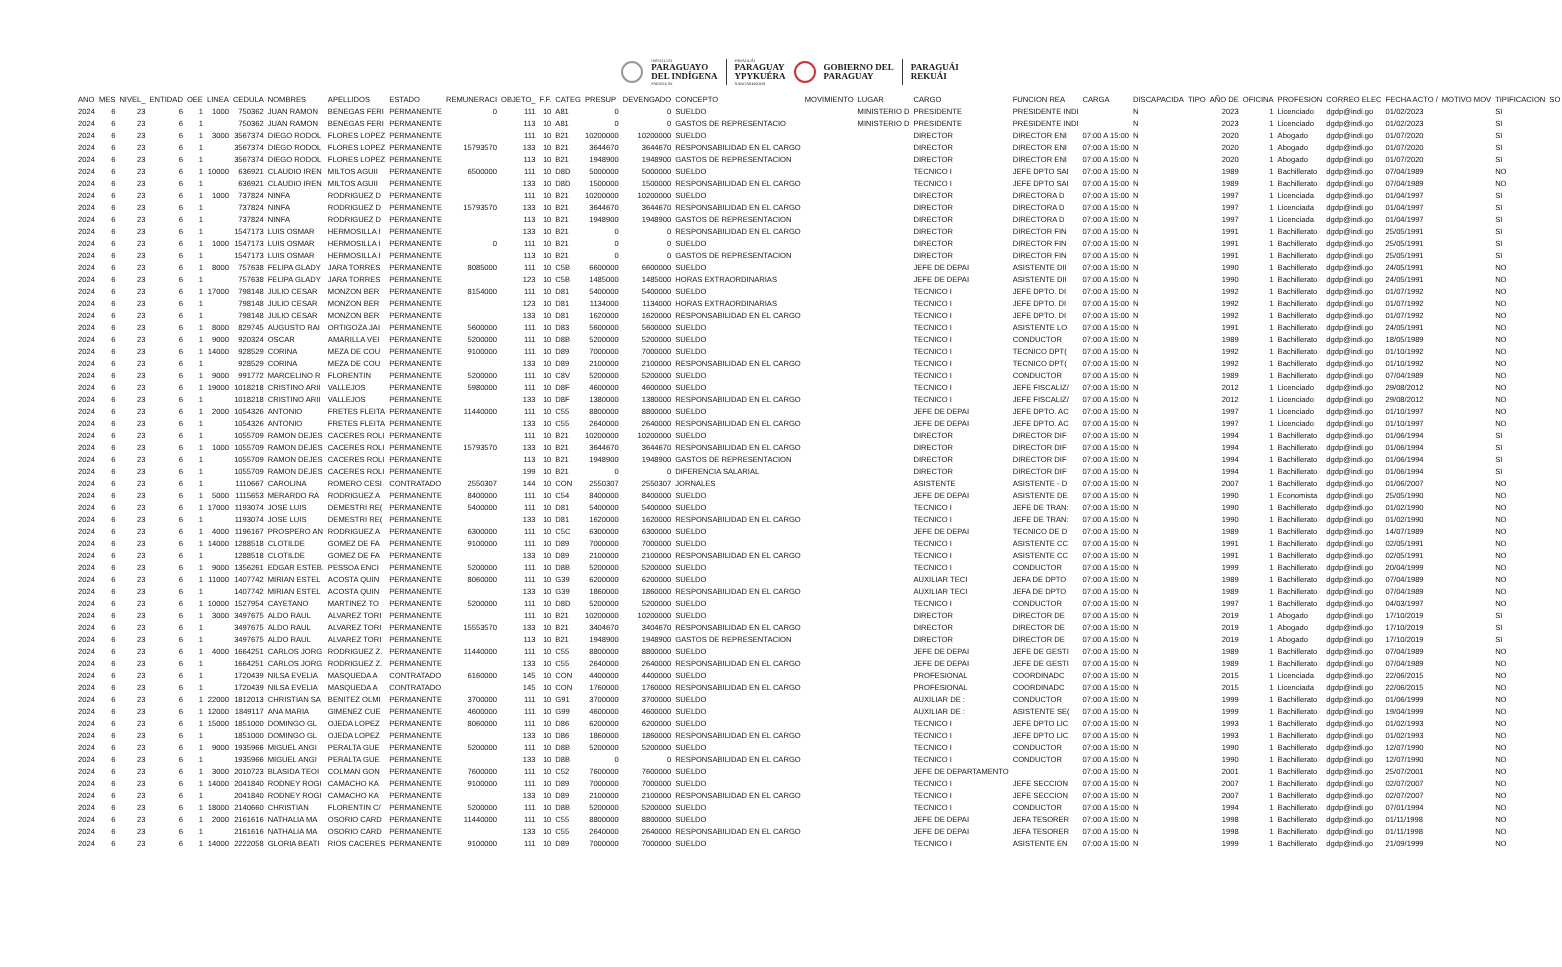INSTITUTO
PARAGUAYO
DEL INDÍGENA
PARAGUAY
PARAGUÁI
PARAGUAY
YPYKUÉRA
ÑANGAREKOHA
GOBIERNO DEL
PARAGUAY
PARAGUÁI
REKUÁI
| ANO | MES | NIVEL_ | ENTIDAD | OEE | LINEA | CEDULA | NOMBRES | APELLIDOS | ESTADO | REMUNERACI | OBJETO_ | F.F. | CATEG | PRESUP | DEVENGADO | CONCEPTO | MOVIMIENTO | LUGAR | CARGO | FUNCION REA | CARGA | DISCAPACIDA | TIPO | AÑO DE | OFICINA | PROFESION | CORREO ELEC | FECHA ACTO / | MOTIVO MOV | TIPIFICACION | SO |
| --- | --- | --- | --- | --- | --- | --- | --- | --- | --- | --- | --- | --- | --- | --- | --- | --- | --- | --- | --- | --- | --- | --- | --- | --- | --- | --- | --- | --- | --- | --- | --- |
| 2024 | 6 | 23 | 6 | 1 | 1000 | 750362 | JUAN RAMON | BENEGAS FERI | PERMANENTE | 0 | 111 | 10 | A81 | 0 | 0 | SUELDO | | MINISTERIO D | PRESIDENTE | PRESIDENTE INDI | | N | | 2023 | 1 | Licenciado | dgdp@indi.go | 01/02/2023 | | SI | |
| 2024 | 6 | 23 | 6 | 1 | | 750362 | JUAN RAMON | BENEGAS FERI | PERMANENTE | | 113 | 10 | A81 | 0 | 0 | GASTOS DE REPRESENTACIO | | MINISTERIO D | PRESIDENTE | PRESIDENTE INDI | | N | | 2023 | 1 | Licenciado | dgdp@indi.go | 01/02/2023 | | SI | |
| 2024 | 6 | 23 | 6 | 1 | 3000 | 3567374 | DIEGO RODOL | FLORES LOPEZ | PERMANENTE | | 111 | 10 | B21 | 10200000 | 10200000 | SUELDO | | | DIRECTOR | DIRECTOR ENI | 07:00 A 15:00 | N | | 2020 | 1 | Abogado | dgdp@indi.go | 01/07/2020 | | SI | |
| 2024 | 6 | 23 | 6 | 1 | | 3567374 | DIEGO RODOL | FLORES LOPEZ | PERMANENTE | 15793570 | 133 | 10 | B21 | 3644670 | 3644670 | RESPONSABILIDAD EN EL CARGO | | | DIRECTOR | DIRECTOR ENI | 07:00 A 15:00 | N | | 2020 | 1 | Abogado | dgdp@indi.go | 01/07/2020 | | SI | |
| 2024 | 6 | 23 | 6 | 1 | | 3567374 | DIEGO RODOL | FLORES LOPEZ | PERMANENTE | | 113 | 10 | B21 | 1948900 | 1948900 | GASTOS DE REPRESENTACION | | | DIRECTOR | DIRECTOR ENI | 07:00 A 15:00 | N | | 2020 | 1 | Abogado | dgdp@indi.go | 01/07/2020 | | SI | |
| 2024 | 6 | 23 | 6 | 1 | 10000 | 636921 | CLAUDIO IREN | MILTOS AGUII | PERMANENTE | 6500000 | 111 | 10 | D8D | 5000000 | 5000000 | SUELDO | | | TECNICO I | JEFE DPTO SAI | 07:00 A 15:00 | N | | 1989 | 1 | Bachillerato | dgdp@indi.go | 07/04/1989 | | NO | |
| 2024 | 6 | 23 | 6 | 1 | | 636921 | CLAUDIO IREN | MILTOS AGUII | PERMANENTE | | 133 | 10 | D8D | 1500000 | 1500000 | RESPONSABILIDAD EN EL CARGO | | | TECNICO I | JEFE DPTO SAI | 07:00 A 15:00 | N | | 1989 | 1 | Bachillerato | dgdp@indi.go | 07/04/1989 | | NO | |
| 2024 | 6 | 23 | 6 | 1 | 1000 | 737824 | NINFA | RODRIGUEZ D | PERMANENTE | | 111 | 10 | B21 | 10200000 | 10200000 | SUELDO | | | DIRECTOR | DIRECTORA D | 07:00 A 15:00 | N | | 1997 | 1 | Licenciada | dgdp@indi.go | 01/04/1997 | | SI | |
| 2024 | 6 | 23 | 6 | 1 | | 737824 | NINFA | RODRIGUEZ D | PERMANENTE | 15793570 | 133 | 10 | B21 | 3644670 | 3644670 | RESPONSABILIDAD EN EL CARGO | | | DIRECTOR | DIRECTORA D | 07:00 A 15:00 | N | | 1997 | 1 | Licenciada | dgdp@indi.go | 01/04/1997 | | SI | |
| 2024 | 6 | 23 | 6 | 1 | | 737824 | NINFA | RODRIGUEZ D | PERMANENTE | | 113 | 10 | B21 | 1948900 | 1948900 | GASTOS DE REPRESENTACION | | | DIRECTOR | DIRECTORA D | 07:00 A 15:00 | N | | 1997 | 1 | Licenciada | dgdp@indi.go | 01/04/1997 | | SI | |
| 2024 | 6 | 23 | 6 | 1 | | 1547173 | LUIS OSMAR | HERMOSILLA I | PERMANENTE | | 133 | 10 | B21 | 0 | 0 | RESPONSABILIDAD EN EL CARGO | | | DIRECTOR | DIRECTOR FIN | 07:00 A 15:00 | N | | 1991 | 1 | Bachillerato | dgdp@indi.go | 25/05/1991 | | SI | |
| 2024 | 6 | 23 | 6 | 1 | 1000 | 1547173 | LUIS OSMAR | HERMOSILLA I | PERMANENTE | 0 | 111 | 10 | B21 | 0 | 0 | SUELDO | | | DIRECTOR | DIRECTOR FIN | 07:00 A 15:00 | N | | 1991 | 1 | Bachillerato | dgdp@indi.go | 25/05/1991 | | SI | |
| 2024 | 6 | 23 | 6 | 1 | | 1547173 | LUIS OSMAR | HERMOSILLA I | PERMANENTE | | 113 | 10 | B21 | 0 | 0 | GASTOS DE REPRESENTACION | | | DIRECTOR | DIRECTOR FIN | 07:00 A 15:00 | N | | 1991 | 1 | Bachillerato | dgdp@indi.go | 25/05/1991 | | SI | |
| 2024 | 6 | 23 | 6 | 1 | 8000 | 757638 | FELIPA GLADY | JARA TORRES | PERMANENTE | 8085000 | 111 | 10 | C5B | 6600000 | 6600000 | SUELDO | | | JEFE DE DEPAI | ASISTENTE DII | 07:00 A 15:00 | N | | 1990 | 1 | Bachillerato | dgdp@indi.go | 24/05/1991 | | NO | |
| 2024 | 6 | 23 | 6 | 1 | | 757638 | FELIPA GLADY | JARA TORRES | PERMANENTE | | 123 | 10 | C5B | 1485000 | 1485000 | HORAS EXTRAORDINARIAS | | | JEFE DE DEPAI | ASISTENTE DII | 07:00 A 15:00 | N | | 1990 | 1 | Bachillerato | dgdp@indi.go | 24/05/1991 | | NO | |
| 2024 | 6 | 23 | 6 | 1 | 17000 | 798148 | JULIO CESAR | MONZON BER | PERMANENTE | 8154000 | 111 | 10 | D81 | 5400000 | 5400000 | SUELDO | | | TECNICO I | JEFE DPTO. DI | 07:00 A 15:00 | N | | 1992 | 1 | Bachillerato | dgdp@indi.go | 01/07/1992 | | NO | |
| 2024 | 6 | 23 | 6 | 1 | | 798148 | JULIO CESAR | MONZON BER | PERMANENTE | | 123 | 10 | D81 | 1134000 | 1134000 | HORAS EXTRAORDINARIAS | | | TECNICO I | JEFE DPTO. DI | 07:00 A 15:00 | N | | 1992 | 1 | Bachillerato | dgdp@indi.go | 01/07/1992 | | NO | |
| 2024 | 6 | 23 | 6 | 1 | | 798148 | JULIO CESAR | MONZON BER | PERMANENTE | | 133 | 10 | D81 | 1620000 | 1620000 | RESPONSABILIDAD EN EL CARGO | | | TECNICO I | JEFE DPTO. DI | 07:00 A 15:00 | N | | 1992 | 1 | Bachillerato | dgdp@indi.go | 01/07/1992 | | NO | |
| 2024 | 6 | 23 | 6 | 1 | 8000 | 829745 | AUGUSTO RAI | ORTIGOZA JAI | PERMANENTE | 5600000 | 111 | 10 | D83 | 5600000 | 5600000 | SUELDO | | | TECNICO I | ASISTENTE LO | 07:00 A 15:00 | N | | 1991 | 1 | Bachillerato | dgdp@indi.go | 24/05/1991 | | NO | |
| 2024 | 6 | 23 | 6 | 1 | 9000 | 920324 | OSCAR | AMARILLA VEI | PERMANENTE | 5200000 | 111 | 10 | D8B | 5200000 | 5200000 | SUELDO | | | TECNICO I | CONDUCTOR | 07:00 A 15:00 | N | | 1989 | 1 | Bachillerato | dgdp@indi.go | 18/05/1989 | | NO | |
| 2024 | 6 | 23 | 6 | 1 | 14000 | 928529 | CORINA | MEZA DE COU | PERMANENTE | 9100000 | 111 | 10 | D89 | 7000000 | 7000000 | SUELDO | | | TECNICO I | TECNICO DPT( | 07:00 A 15:00 | N | | 1992 | 1 | Bachillerato | dgdp@indi.go | 01/10/1992 | | NO | |
| 2024 | 6 | 23 | 6 | 1 | | 928529 | CORINA | MEZA DE COU | PERMANENTE | | 133 | 10 | D89 | 2100000 | 2100000 | RESPONSABILIDAD EN EL CARGO | | | TECNICO I | TECNICO DPT( | 07:00 A 15:00 | N | | 1992 | 1 | Bachillerato | dgdp@indi.go | 01/10/1992 | | NO | |
| 2024 | 6 | 23 | 6 | 1 | 9000 | 991772 | MARCELINO R | FLORENTIN | PERMANENTE | 5200000 | 111 | 10 | C8V | 5200000 | 5200000 | SUELDO | | | TECNICO I | CONDUCTOR | 07:00 A 15:00 | N | | 1989 | 1 | Bachillerato | dgdp@indi.go | 07/04/1989 | | NO | |
| 2024 | 6 | 23 | 6 | 1 | 19000 | 1018218 | CRISTINO ARII | VALLEJOS | PERMANENTE | 5980000 | 111 | 10 | D8F | 4600000 | 4600000 | SUELDO | | | TECNICO I | JEFE FISCALIZ/ | 07:00 A 15:00 | N | | 2012 | 1 | Licenciado | dgdp@indi.go | 29/08/2012 | | NO | |
| 2024 | 6 | 23 | 6 | 1 | | 1018218 | CRISTINO ARII | VALLEJOS | PERMANENTE | | 133 | 10 | D8F | 1380000 | 1380000 | RESPONSABILIDAD EN EL CARGO | | | TECNICO I | JEFE FISCALIZ/ | 07:00 A 15:00 | N | | 2012 | 1 | Licenciado | dgdp@indi.go | 29/08/2012 | | NO | |
| 2024 | 6 | 23 | 6 | 1 | 2000 | 1054326 | ANTONIO | FRETES FLEITA | PERMANENTE | 11440000 | 111 | 10 | C55 | 8800000 | 8800000 | SUELDO | | | JEFE DE DEPAI | JEFE DPTO. AC | 07:00 A 15:00 | N | | 1997 | 1 | Licenciado | dgdp@indi.go | 01/10/1997 | | NO | |
| 2024 | 6 | 23 | 6 | 1 | | 1054326 | ANTONIO | FRETES FLEITA | PERMANENTE | | 133 | 10 | C55 | 2640000 | 2640000 | RESPONSABILIDAD EN EL CARGO | | | JEFE DE DEPAI | JEFE DPTO. AC | 07:00 A 15:00 | N | | 1997 | 1 | Licenciado | dgdp@indi.go | 01/10/1997 | | NO | |
| 2024 | 6 | 23 | 6 | 1 | | 1055709 | RAMON DEJES | CACERES ROLI | PERMANENTE | | 111 | 10 | B21 | 10200000 | 10200000 | SUELDO | | | DIRECTOR | DIRECTOR DIF | 07:00 A 15:00 | N | | 1994 | 1 | Bachillerato | dgdp@indi.go | 01/06/1994 | | SI | |
| 2024 | 6 | 23 | 6 | 1 | 1000 | 1055709 | RAMON DEJES | CACERES ROLI | PERMANENTE | 15793570 | 133 | 10 | B21 | 3644670 | 3644670 | RESPONSABILIDAD EN EL CARGO | | | DIRECTOR | DIRECTOR DIF | 07:00 A 15:00 | N | | 1994 | 1 | Bachillerato | dgdp@indi.go | 01/06/1994 | | SI | |
| 2024 | 6 | 23 | 6 | 1 | | 1055709 | RAMON DEJES | CACERES ROLI | PERMANENTE | | 113 | 10 | B21 | 1948900 | 1948900 | GASTOS DE REPRESENTACION | | | DIRECTOR | DIRECTOR DIF | 07:00 A 15:00 | N | | 1994 | 1 | Bachillerato | dgdp@indi.go | 01/06/1994 | | SI | |
| 2024 | 6 | 23 | 6 | 1 | | 1055709 | RAMON DEJES | CACERES ROLI | PERMANENTE | | 199 | 10 | B21 | 0 | 0 | DIFERENCIA SALARIAL | | | DIRECTOR | DIRECTOR DIF | 07:00 A 15:00 | N | | 1994 | 1 | Bachillerato | dgdp@indi.go | 01/06/1994 | | SI | |
| 2024 | 6 | 23 | 6 | 1 | | 1110667 | CAROLINA | ROMERO CESI | CONTRATADO | 2550307 | 144 | 10 | CON | 2550307 | 2550307 | JORNALES | | | ASISTENTE | ASISTENTE - D | 07:00 A 15:00 | N | | 2007 | 1 | Bachillerato | dgdp@indi.go | 01/06/2007 | | NO | |
| 2024 | 6 | 23 | 6 | 1 | 5000 | 1115653 | MERARDO RA | RODRIGUEZ A | PERMANENTE | 8400000 | 111 | 10 | C54 | 8400000 | 8400000 | SUELDO | | | JEFE DE DEPAI | ASISTENTE DE | 07:00 A 15:00 | N | | 1990 | 1 | Economista | dgdp@indi.go | 25/05/1990 | | NO | |
| 2024 | 6 | 23 | 6 | 1 | 17000 | 1193074 | JOSE LUIS | DEMESTRI RE( | PERMANENTE | 5400000 | 111 | 10 | D81 | 5400000 | 5400000 | SUELDO | | | TECNICO I | JEFE DE TRAN: | 07:00 A 15:00 | N | | 1990 | 1 | Bachillerato | dgdp@indi.go | 01/02/1990 | | NO | |
| 2024 | 6 | 23 | 6 | 1 | | 1193074 | JOSE LUIS | DEMESTRI RE( | PERMANENTE | | 133 | 10 | D81 | 1620000 | 1620000 | RESPONSABILIDAD EN EL CARGO | | | TECNICO I | JEFE DE TRAN: | 07:00 A 15:00 | N | | 1990 | 1 | Bachillerato | dgdp@indi.go | 01/02/1990 | | NO | |
| 2024 | 6 | 23 | 6 | 1 | 4000 | 1196167 | PROSPERO AN | RODRIGUEZ A | PERMANENTE | 6300000 | 111 | 10 | C5C | 6300000 | 6300000 | SUELDO | | | JEFE DE DEPAI | TECNICO DE D | 07:00 A 15:00 | N | | 1989 | 1 | Bachillerato | dgdp@indi.go | 14/07/1989 | | NO | |
| 2024 | 6 | 23 | 6 | 1 | 14000 | 1288518 | CLOTILDE | GOMEZ DE FA | PERMANENTE | 9100000 | 111 | 10 | D89 | 7000000 | 7000000 | SUELDO | | | TECNICO I | ASISTENTE CC | 07:00 A 15:00 | N | | 1991 | 1 | Bachillerato | dgdp@indi.go | 02/05/1991 | | NO | |
| 2024 | 6 | 23 | 6 | 1 | | 1288518 | CLOTILDE | GOMEZ DE FA | PERMANENTE | | 133 | 10 | D89 | 2100000 | 2100000 | RESPONSABILIDAD EN EL CARGO | | | TECNICO I | ASISTENTE CC | 07:00 A 15:00 | N | | 1991 | 1 | Bachillerato | dgdp@indi.go | 02/05/1991 | | NO | |
| 2024 | 6 | 23 | 6 | 1 | 9000 | 1356261 | EDGAR ESTEB. | PESSOA ENCI | PERMANENTE | 5200000 | 111 | 10 | D8B | 5200000 | 5200000 | SUELDO | | | TECNICO I | CONDUCTOR | 07:00 A 15:00 | N | | 1999 | 1 | Bachillerato | dgdp@indi.go | 20/04/1999 | | NO | |
| 2024 | 6 | 23 | 6 | 1 | 11000 | 1407742 | MIRIAN ESTEL | ACOSTA QUIN | PERMANENTE | 8060000 | 111 | 10 | G39 | 6200000 | 6200000 | SUELDO | | | AUXILIAR TECI | JEFA DE DPTO | 07:00 A 15:00 | N | | 1989 | 1 | Bachillerato | dgdp@indi.go | 07/04/1989 | | NO | |
| 2024 | 6 | 23 | 6 | 1 | | 1407742 | MIRIAN ESTEL | ACOSTA QUIN | PERMANENTE | | 133 | 10 | G39 | 1860000 | 1860000 | RESPONSABILIDAD EN EL CARGO | | | AUXILIAR TECI | JEFA DE DPTO | 07:00 A 15:00 | N | | 1989 | 1 | Bachillerato | dgdp@indi.go | 07/04/1989 | | NO | |
| 2024 | 6 | 23 | 6 | 1 | 10000 | 1527954 | CAYETANO | MARTINEZ TO | PERMANENTE | 5200000 | 111 | 10 | D8D | 5200000 | 5200000 | SUELDO | | | TECNICO I | CONDUCTOR | 07:00 A 15:00 | N | | 1997 | 1 | Bachillerato | dgdp@indi.go | 04/03/1997 | | NO | |
| 2024 | 6 | 23 | 6 | 1 | 3000 | 3497675 | ALDO RAUL | ALVAREZ TORI | PERMANENTE | | 111 | 10 | B21 | 10200000 | 10200000 | SUELDO | | | DIRECTOR | DIRECTOR DE | 07:00 A 15:00 | N | | 2019 | 1 | Abogado | dgdp@indi.go | 17/10/2019 | | SI | |
| 2024 | 6 | 23 | 6 | 1 | | 3497675 | ALDO RAUL | ALVAREZ TORI | PERMANENTE | 15553570 | 133 | 10 | B21 | 3404670 | 3404670 | RESPONSABILIDAD EN EL CARGO | | | DIRECTOR | DIRECTOR DE | 07:00 A 15:00 | N | | 2019 | 1 | Abogado | dgdp@indi.go | 17/10/2019 | | SI | |
| 2024 | 6 | 23 | 6 | 1 | | 3497675 | ALDO RAUL | ALVAREZ TORI | PERMANENTE | | 113 | 10 | B21 | 1948900 | 1948900 | GASTOS DE REPRESENTACION | | | DIRECTOR | DIRECTOR DE | 07:00 A 15:00 | N | | 2019 | 1 | Abogado | dgdp@indi.go | 17/10/2019 | | SI | |
| 2024 | 6 | 23 | 6 | 1 | 4000 | 1664251 | CARLOS JORG | RODRIGUEZ Z. | PERMANENTE | 11440000 | 111 | 10 | C55 | 8800000 | 8800000 | SUELDO | | | JEFE DE DEPAI | JEFE DE GESTI | 07:00 A 15:00 | N | | 1989 | 1 | Bachillerato | dgdp@indi.go | 07/04/1989 | | NO | |
| 2024 | 6 | 23 | 6 | 1 | | 1664251 | CARLOS JORG | RODRIGUEZ Z. | PERMANENTE | | 133 | 10 | C55 | 2640000 | 2640000 | RESPONSABILIDAD EN EL CARGO | | | JEFE DE DEPAI | JEFE DE GESTI | 07:00 A 15:00 | N | | 1989 | 1 | Bachillerato | dgdp@indi.go | 07/04/1989 | | NO | |
| 2024 | 6 | 23 | 6 | 1 | | 1720439 | NILSA EVELIA | MASQUEDA A | CONTRATADO | 6160000 | 145 | 10 | CON | 4400000 | 4400000 | SUELDO | | | PROFESIONAL | COORDINADC | 07:00 A 15:00 | N | | 2015 | 1 | Licenciada | dgdp@indi.go | 22/06/2015 | | NO | |
| 2024 | 6 | 23 | 6 | 1 | | 1720439 | NILSA EVELIA | MASQUEDA A | CONTRATADO | | 145 | 10 | CON | 1760000 | 1760000 | RESPONSABILIDAD EN EL CARGO | | | PROFESIONAL | COORDINADC | 07:00 A 15:00 | N | | 2015 | 1 | Licenciada | dgdp@indi.go | 22/06/2015 | | NO | |
| 2024 | 6 | 23 | 6 | 1 | 22000 | 1812013 | CHRISTIAN SA | BENITEZ OLMI | PERMANENTE | 3700000 | 111 | 10 | G91 | 3700000 | 3700000 | SUELDO | | | AUXILIAR DE : | CONDUCTOR | 07:00 A 15:00 | N | | 1999 | 1 | Bachillerato | dgdp@indi.go | 01/06/1999 | | NO | |
| 2024 | 6 | 23 | 6 | 1 | 12000 | 1849117 | ANA MARIA | GIMENEZ CUE | PERMANENTE | 4600000 | 111 | 10 | G99 | 4600000 | 4600000 | SUELDO | | | AUXILIAR DE : | ASISTENTE SE( | 07:00 A 15:00 | N | | 1999 | 1 | Bachillerato | dgdp@indi.go | 19/04/1999 | | NO | |
| 2024 | 6 | 23 | 6 | 1 | 15000 | 1851000 | DOMINGO GL | OJEDA LOPEZ | PERMANENTE | 8060000 | 111 | 10 | D86 | 6200000 | 6200000 | SUELDO | | | TECNICO I | JEFE DPTO LIC | 07:00 A 15:00 | N | | 1993 | 1 | Bachillerato | dgdp@indi.go | 01/02/1993 | | NO | |
| 2024 | 6 | 23 | 6 | 1 | | 1851000 | DOMINGO GL | OJEDA LOPEZ | PERMANENTE | | 133 | 10 | D86 | 1860000 | 1860000 | RESPONSABILIDAD EN EL CARGO | | | TECNICO I | JEFE DPTO LIC | 07:00 A 15:00 | N | | 1993 | 1 | Bachillerato | dgdp@indi.go | 01/02/1993 | | NO | |
| 2024 | 6 | 23 | 6 | 1 | 9000 | 1935966 | MIGUEL ANGI | PERALTA GUE | PERMANENTE | 5200000 | 111 | 10 | D8B | 5200000 | 5200000 | SUELDO | | | TECNICO I | CONDUCTOR | 07:00 A 15:00 | N | | 1990 | 1 | Bachillerato | dgdp@indi.go | 12/07/1990 | | NO | |
| 2024 | 6 | 23 | 6 | 1 | | 1935966 | MIGUEL ANGI | PERALTA GUE | PERMANENTE | | 133 | 10 | D8B | 0 | 0 | RESPONSABILIDAD EN EL CARGO | | | TECNICO I | CONDUCTOR | 07:00 A 15:00 | N | | 1990 | 1 | Bachillerato | dgdp@indi.go | 12/07/1990 | | NO | |
| 2024 | 6 | 23 | 6 | 1 | 3000 | 2010723 | BLASIDA TEOI | COLMAN GON | PERMANENTE | 7600000 | 111 | 10 | C52 | 7600000 | 7600000 | SUELDO | | | JEFE DE DEPARTAMENTO | | 07:00 A 15:00 | N | | 2001 | 1 | Bachillerato | dgdp@indi.go | 25/07/2001 | | NO | |
| 2024 | 6 | 23 | 6 | 1 | 14000 | 2041840 | RODNEY ROGI | CAMACHO KA | PERMANENTE | 9100000 | 111 | 10 | D89 | 7000000 | 7000000 | SUELDO | | | TECNICO I | JEFE SECCION | 07:00 A 15:00 | N | | 2007 | 1 | Bachillerato | dgdp@indi.go | 02/07/2007 | | NO | |
| 2024 | 6 | 23 | 6 | 1 | | 2041840 | RODNEY ROGI | CAMACHO KA | PERMANENTE | | 133 | 10 | D89 | 2100000 | 2100000 | RESPONSABILIDAD EN EL CARGO | | | TECNICO I | JEFE SECCION | 07:00 A 15:00 | N | | 2007 | 1 | Bachillerato | dgdp@indi.go | 02/07/2007 | | NO | |
| 2024 | 6 | 23 | 6 | 1 | 18000 | 2140660 | CHRISTIAN | FLORENTIN C/ | PERMANENTE | 5200000 | 111 | 10 | D8B | 5200000 | 5200000 | SUELDO | | | TECNICO I | CONDUCTOR | 07:00 A 15:00 | N | | 1994 | 1 | Bachillerato | dgdp@indi.go | 07/01/1994 | | NO | |
| 2024 | 6 | 23 | 6 | 1 | 2000 | 2161616 | NATHALIA MA | OSORIO CARD | PERMANENTE | 11440000 | 111 | 10 | C55 | 8800000 | 8800000 | SUELDO | | | JEFE DE DEPAI | JEFA TESORER | 07:00 A 15:00 | N | | 1998 | 1 | Bachillerato | dgdp@indi.go | 01/11/1998 | | NO | |
| 2024 | 6 | 23 | 6 | 1 | | 2161616 | NATHALIA MA | OSORIO CARD | PERMANENTE | | 133 | 10 | C55 | 2640000 | 2640000 | RESPONSABILIDAD EN EL CARGO | | | JEFE DE DEPAI | JEFA TESORER | 07:00 A 15:00 | N | | 1998 | 1 | Bachillerato | dgdp@indi.go | 01/11/1998 | | NO | |
| 2024 | 6 | 23 | 6 | 1 | 14000 | 2222058 | GLORIA BEATI | RIOS CACERES | PERMANENTE | 9100000 | 111 | 10 | D89 | 7000000 | 7000000 | SUELDO | | | TECNICO I | ASISTENTE EN | 07:00 A 15:00 | N | | 1999 | 1 | Bachillerato | dgdp@indi.go | 21/09/1999 | | NO | |